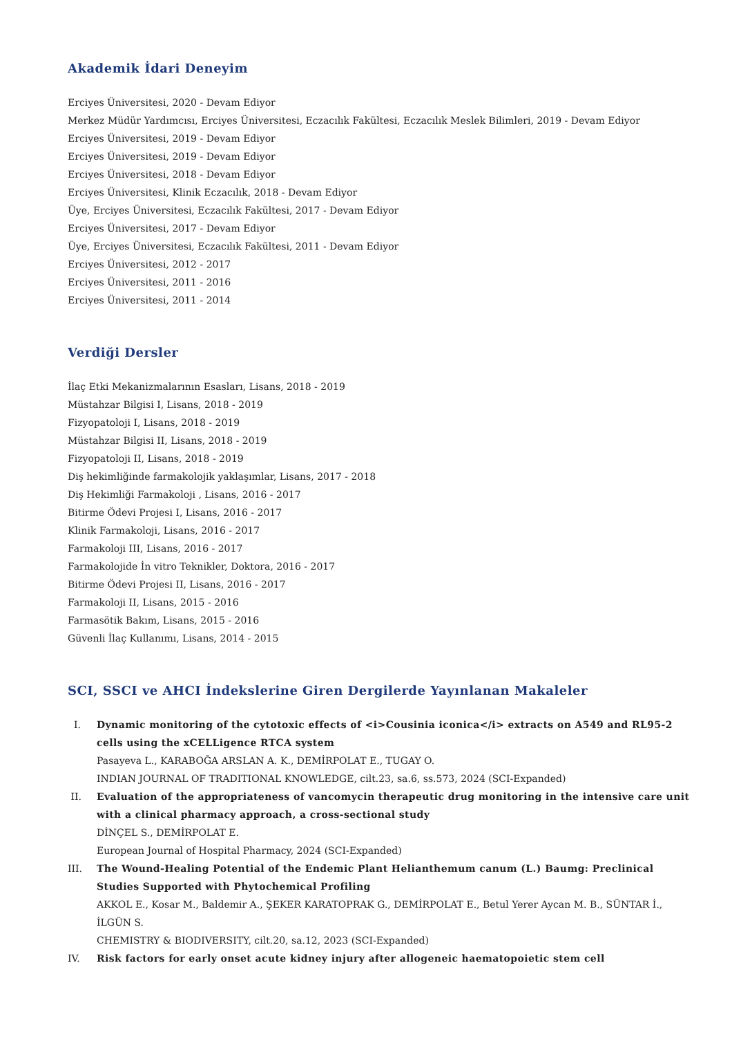Akademik İdari Deneyim
Erciyes Üniversitesi, 2020 - Devam Ediyor
Merkez Müdür Yardımcısı, Erciyes Üniversitesi, Eczacılık Fakültesi, Eczacılık Meslek Bilimleri, 2019 - Devam Ediyor
Erciyes Üniversitesi, 2019 - Devam Ediyor
Erciyes Üniversitesi, 2019 - Devam Ediyor
Erciyes Üniversitesi, 2018 - Devam Ediyor
Erciyes Üniversitesi, Klinik Eczacılık, 2018 - Devam Ediyor
Üye, Erciyes Üniversitesi, Eczacılık Fakültesi, 2017 - Devam Ediyor
Erciyes Üniversitesi, 2017 - Devam Ediyor
Üye, Erciyes Üniversitesi, Eczacılık Fakültesi, 2011 - Devam Ediyor
Erciyes Üniversitesi, 2012 - 2017
Erciyes Üniversitesi, 2011 - 2016
Erciyes Üniversitesi, 2011 - 2014
Verdiği Dersler
İlaç Etki Mekanizmalarının Esasları, Lisans, 2018 - 2019
Müstahzar Bilgisi I, Lisans, 2018 - 2019
Fizyopatoloji I, Lisans, 2018 - 2019
Müstahzar Bilgisi II, Lisans, 2018 - 2019
Fizyopatoloji II, Lisans, 2018 - 2019
Diş hekimliğinde farmakolojik yaklaşımlar, Lisans, 2017 - 2018
Diş Hekimliği Farmakoloji , Lisans, 2016 - 2017
Bitirme Ödevi Projesi I, Lisans, 2016 - 2017
Klinik Farmakoloji, Lisans, 2016 - 2017
Farmakoloji III, Lisans, 2016 - 2017
Farmakolojide İn vitro Teknikler, Doktora, 2016 - 2017
Bitirme Ödevi Projesi II, Lisans, 2016 - 2017
Farmakoloji II, Lisans, 2015 - 2016
Farmasötik Bakım, Lisans, 2015 - 2016
Güvenli İlaç Kullanımı, Lisans, 2014 - 2015
SCI, SSCI ve AHCI İndekslerine Giren Dergilerde Yayınlanan Makaleler
I. Dynamic monitoring of the cytotoxic effects of <i>Cousinia iconica</i> extracts on A549 and RL95-2 cells using the xCELLigence RTCA system
Pasayeva L., KARABOĞA ARSLAN A. K., DEMİRPOLAT E., TUGAY O.
INDIAN JOURNAL OF TRADITIONAL KNOWLEDGE, cilt.23, sa.6, ss.573, 2024 (SCI-Expanded)
II. Evaluation of the appropriateness of vancomycin therapeutic drug monitoring in the intensive care unit with a clinical pharmacy approach, a cross-sectional study
DİNÇEL S., DEMİRPOLAT E.
European Journal of Hospital Pharmacy, 2024 (SCI-Expanded)
III. The Wound-Healing Potential of the Endemic Plant Helianthemum canum (L.) Baumg: Preclinical Studies Supported with Phytochemical Profiling
AKKOL E., Kosar M., Baldemir A., ŞEKER KARATOPRAK G., DEMİRPOLAT E., Betul Yerer Aycan M. B., SÜNTAR İ., İLGÜN S.
CHEMISTRY & BIODIVERSITY, cilt.20, sa.12, 2023 (SCI-Expanded)
IV. Risk factors for early onset acute kidney injury after allogeneic haematopoietic stem cell